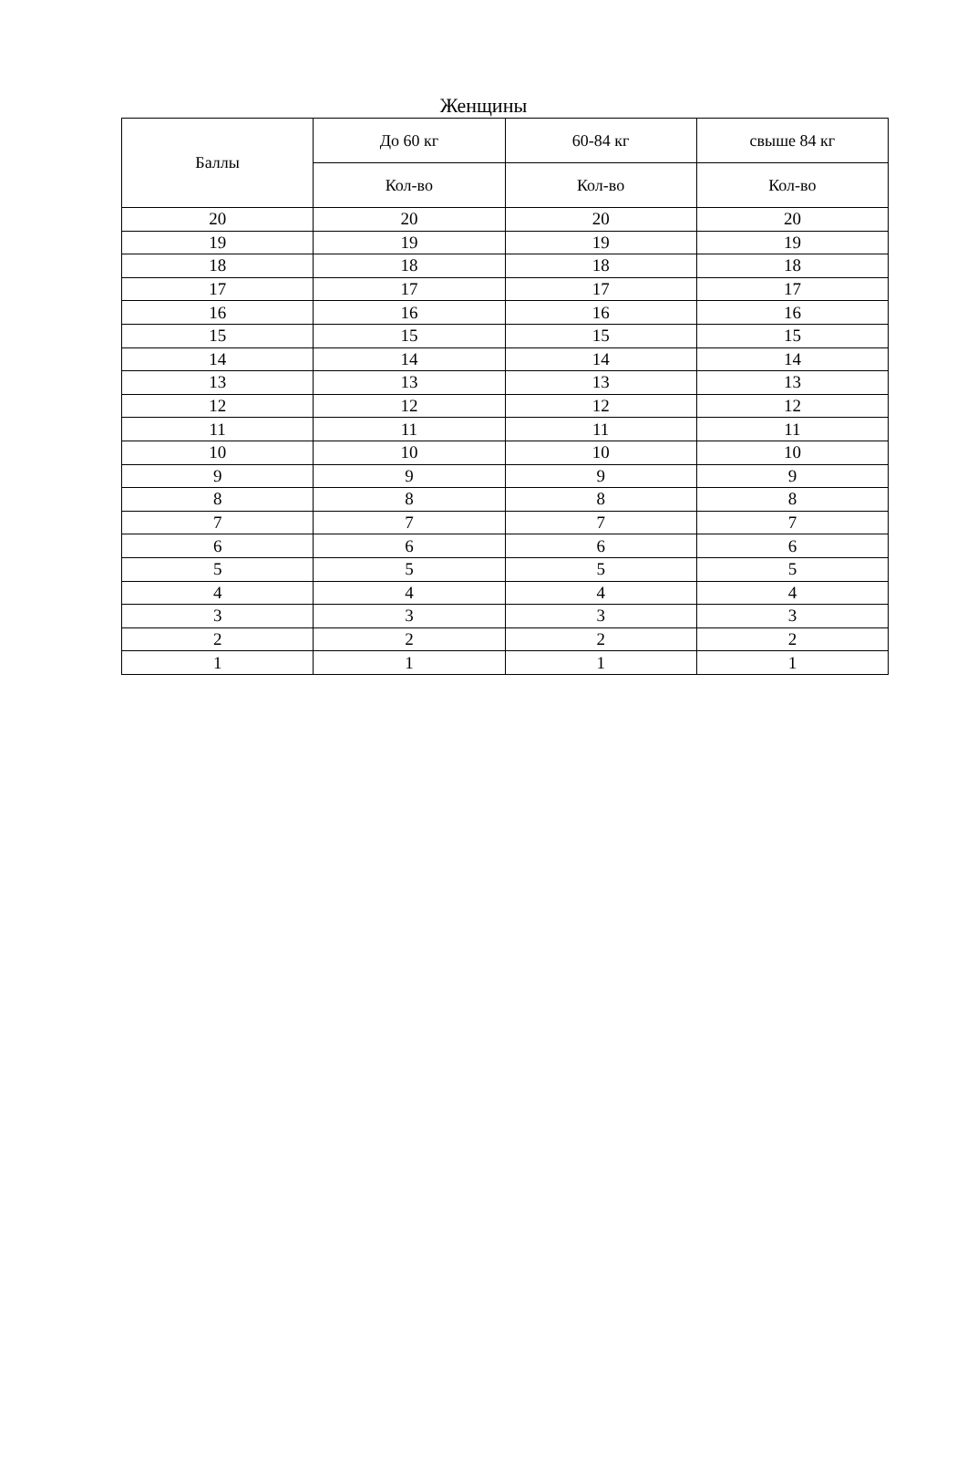Женщины
| Баллы | До 60 кг | 60-84 кг | свыше 84 кг |
| --- | --- | --- | --- |
| | Кол-во | Кол-во | Кол-во |
| 20 | 20 | 20 | 20 |
| 19 | 19 | 19 | 19 |
| 18 | 18 | 18 | 18 |
| 17 | 17 | 17 | 17 |
| 16 | 16 | 16 | 16 |
| 15 | 15 | 15 | 15 |
| 14 | 14 | 14 | 14 |
| 13 | 13 | 13 | 13 |
| 12 | 12 | 12 | 12 |
| 11 | 11 | 11 | 11 |
| 10 | 10 | 10 | 10 |
| 9 | 9 | 9 | 9 |
| 8 | 8 | 8 | 8 |
| 7 | 7 | 7 | 7 |
| 6 | 6 | 6 | 6 |
| 5 | 5 | 5 | 5 |
| 4 | 4 | 4 | 4 |
| 3 | 3 | 3 | 3 |
| 2 | 2 | 2 | 2 |
| 1 | 1 | 1 | 1 |